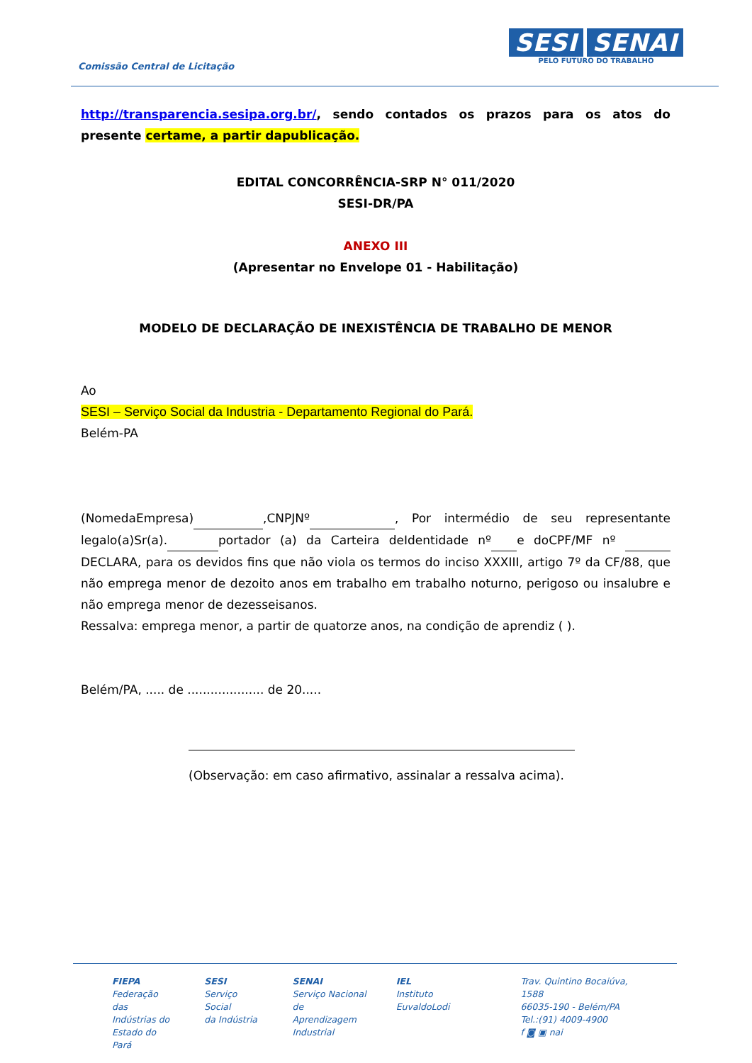Comissão Central de Licitação
SESI SENAI
PELO FUTURO DO TRABALHO
http://transparencia.sesipa.org.br/, sendo contados os prazos para os atos do presente certame, a partir dapublicação.
EDITAL CONCORRÊNCIA-SRP N° 011/2020
SESI-DR/PA
ANEXO III
(Apresentar no Envelope 01 - Habilitação)
MODELO DE DECLARAÇÃO DE INEXISTÊNCIA DE TRABALHO DE MENOR
Ao
SESI – Serviço Social da Industria - Departamento Regional do Pará.
Belém-PA
(NomedaEmpresa) ,CNPJNº , Por intermédio de seu representante legalo(a)Sr(a). portador (a) da Carteira deIdentidade nº e doCPF/MF nº DECLARA, para os devidos fins que não viola os termos do inciso XXXIII, artigo 7º da CF/88, que não emprega menor de dezoito anos em trabalho em trabalho noturno, perigoso ou insalubre e não emprega menor de dezesseisanos.
Ressalva: emprega menor, a partir de quatorze anos, na condição de aprendiz ( ).
Belém/PA, ..... de .................... de 20.....
(Observação: em caso afirmativo, assinalar a ressalva acima).
FIEPA
Federação das
Indústrias do
Estado do Pará
SESI
Serviço Social
da Indústria
SENAI
Serviço Nacional
de Aprendizagem
Industrial
IEL
Instituto
EuvaldoLodi
Trav. Quintino Bocaiúva, 1588
66035-190 - Belém/PA
Tel.:(91) 4009-4900
f ◙ ▣ nai